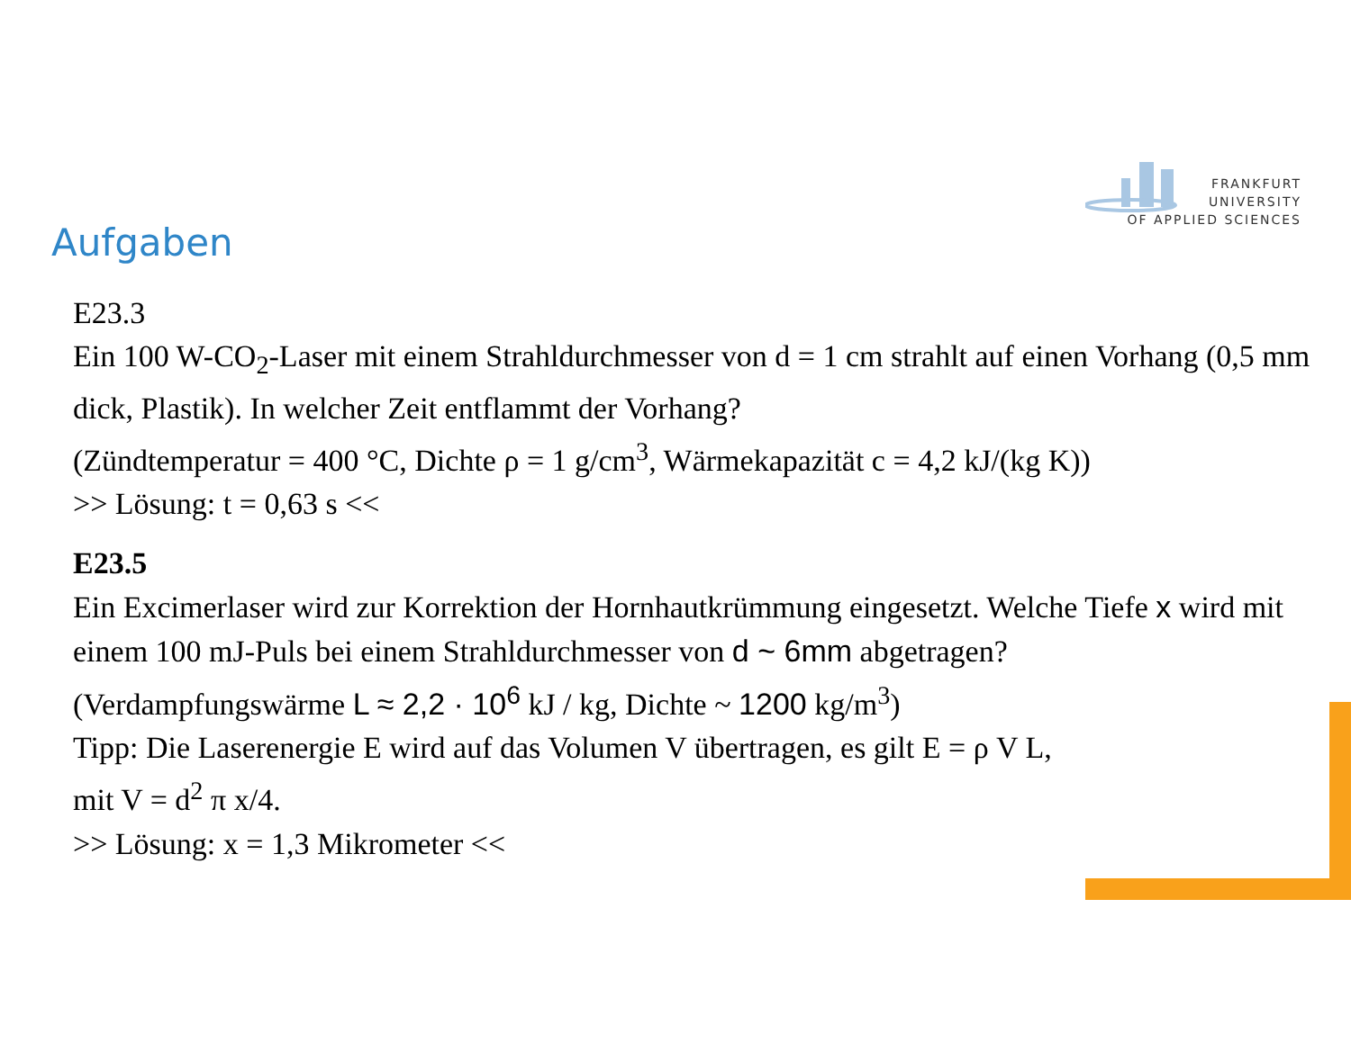FRANKFURT
UNIVERSITY
OF APPLIED SCIENCES
Aufgaben
E23.3
Ein 100 W-CO<sub>2</sub>-Laser mit einem Strahldurchmesser von d = 1 cm strahlt auf einen Vorhang (0,5 mm dick, Plastik). In welcher Zeit entflammt der Vorhang?
(Zündtemperatur = 400 °C, Dichte ρ = 1 g/cm<sup>3</sup>, Wärmekapazität c = 4,2 kJ/(kg K))
>> Lösung: t = 0,63 s <<
E23.5
Ein Excimerlaser wird zur Korrektion der Hornhautkrümmung eingesetzt. Welche Tiefe x wird mit einem 100 mJ-Puls bei einem Strahldurchmesser von d ~ 6mm abgetragen?
(Verdampfungswärme L ≈ 2,2 · 10<sup>6</sup> kJ / kg, Dichte ~ 1200 kg/m<sup>3</sup>)
Tipp: Die Laserenergie E wird auf das Volumen V übertragen, es gilt E = ρ V L,
mit V = d<sup>2</sup> π x/4.
>> Lösung: x = 1,3 Mikrometer <<